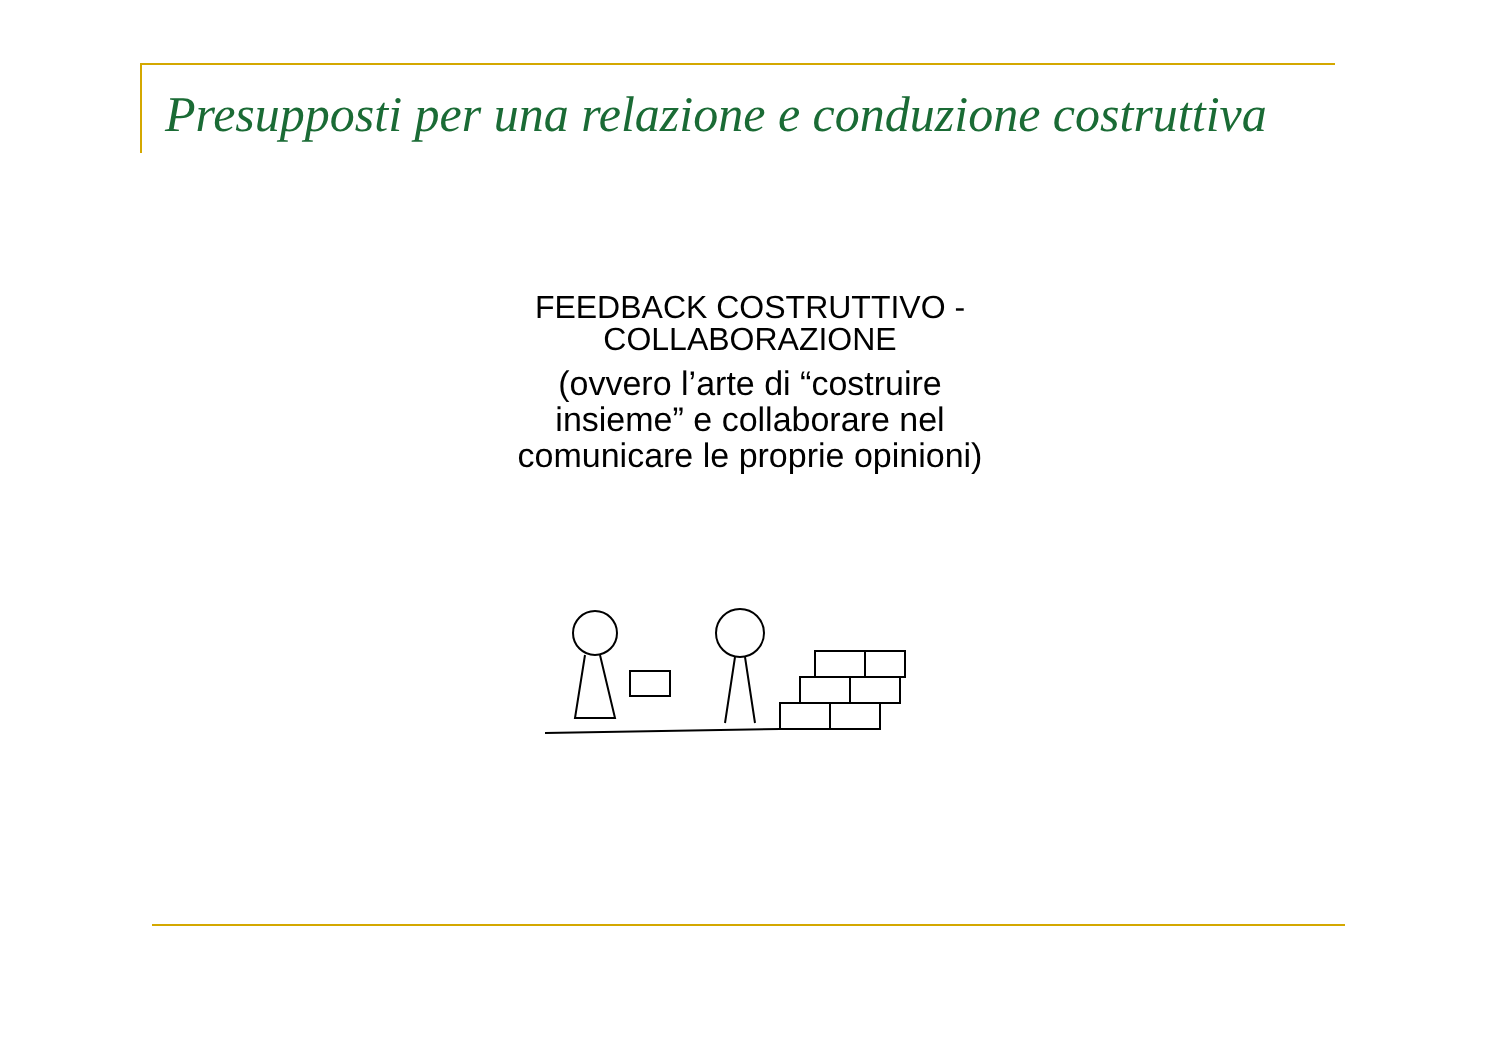Presupposti per una relazione e conduzione costruttiva
FEEDBACK COSTRUTTIVO -
COLLABORAZIONE
(ovvero l’arte di “costruire
insieme” e collaborare nel
comunicare le proprie opinioni)